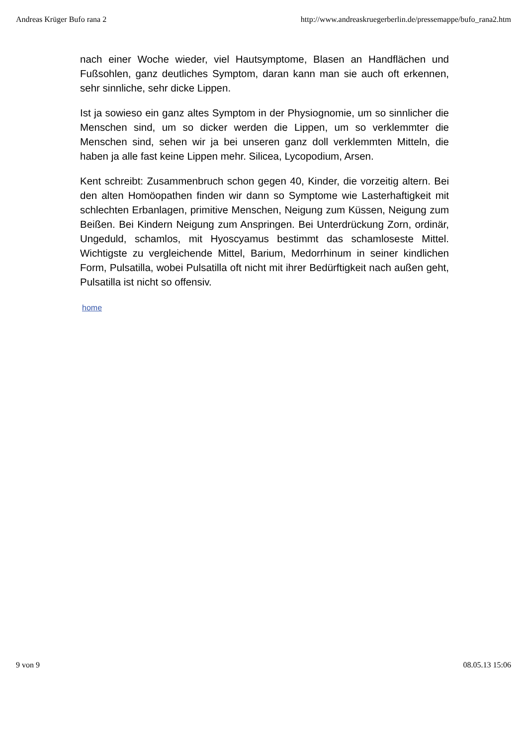Andreas Krüger Bufo rana 2 http://www.andreaskruegerberlin.de/pressemappe/bufo_rana2.htm
nach einer Woche wieder, viel Hautsymptome, Blasen an Handflächen und Fußsohlen, ganz deutliches Symptom, daran kann man sie auch oft erkennen, sehr sinnliche, sehr dicke Lippen.
Ist ja sowieso ein ganz altes Symptom in der Physiognomie, um so sinnlicher die Menschen sind, um so dicker werden die Lippen, um so verklemmter die Menschen sind, sehen wir ja bei unseren ganz doll verklemmten Mitteln, die haben ja alle fast keine Lippen mehr. Silicea, Lycopodium, Arsen.
Kent schreibt: Zusammenbruch schon gegen 40, Kinder, die vorzeitig altern. Bei den alten Homöopathen finden wir dann so Symptome wie Lasterhaftigkeit mit schlechten Erbanlagen, primitive Menschen, Neigung zum Küssen, Neigung zum Beißen. Bei Kindern Neigung zum Anspringen. Bei Unterdrückung Zorn, ordinär, Ungeduld, schamlos, mit Hyoscyamus bestimmt das schamloseste Mittel. Wichtigste zu vergleichende Mittel, Barium, Medorrhinum in seiner kindlichen Form, Pulsatilla, wobei Pulsatilla oft nicht mit ihrer Bedürftigkeit nach außen geht, Pulsatilla ist nicht so offensiv.
home
9 von 9 08.05.13 15:06